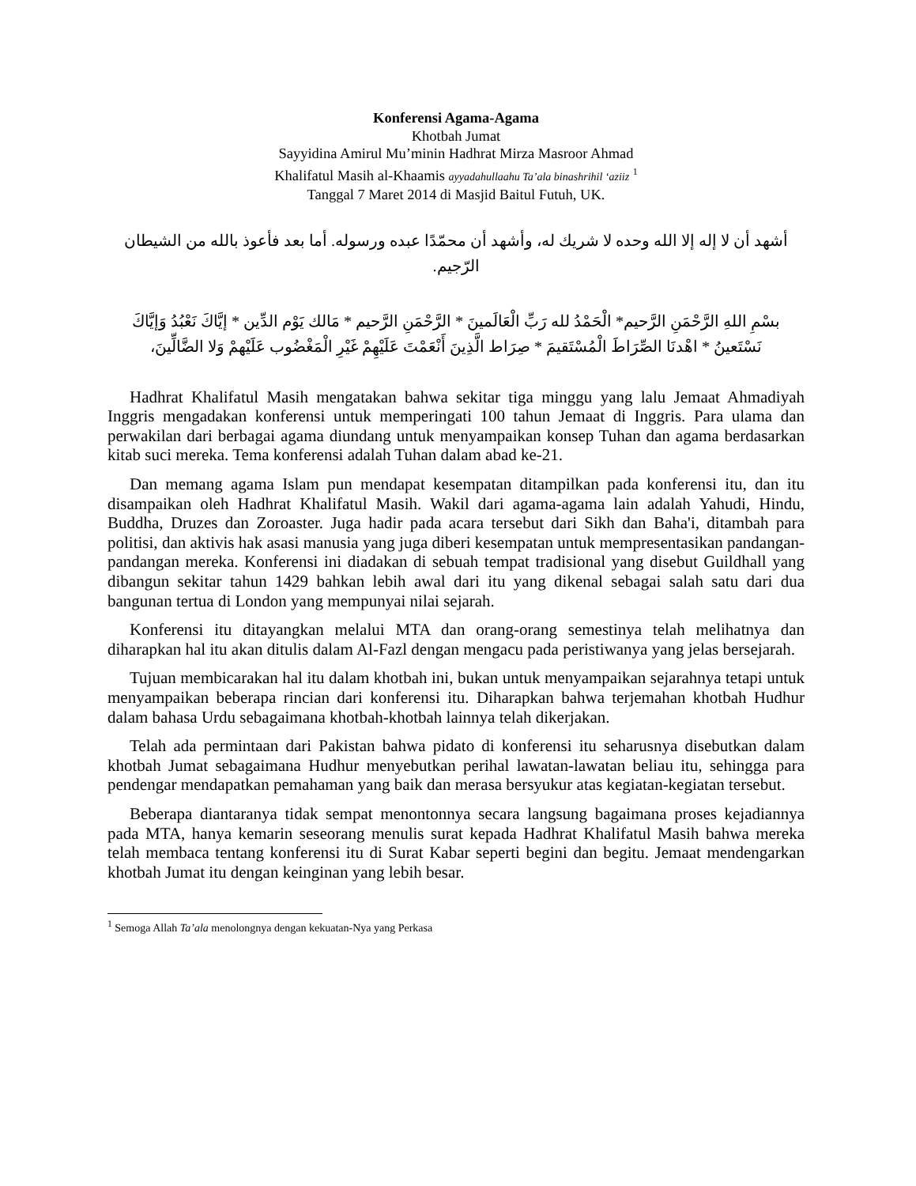Konferensi Agama-Agama
Khotbah Jumat
Sayyidina Amirul Mu’minin Hadhrat Mirza Masroor Ahmad
Khalifatul Masih al-Khaamis ayyadahullaahu Ta’ala binashrihil ‘aziiz <sup>1</sup>
Tanggal 7 Maret 2014 di Masjid Baitul Futuh, UK.
أشهد أن لا إله إلا الله وحده لا شريك له، وأشهد أن محمّدًا عبده ورسوله. أما بعد فأعوذ بالله من الشيطان الرّجيم.
بسْمِ اللهِ الرَّحْمَنِ الرَّحيم* الْحَمْدُ لله رَبِّ الْعَالَمينَ * الرَّحْمَنِ الرَّحيم * مَالك يَوْم الدِّين * إيَّاكَ نَعْبُدُ وَإيَّاكَ نَسْتَعينُ * اهْدنَا الصِّرَاطَ الْمُسْتَقيمَ * صِرَاط الَّذِينَ أَنْعَمْتَ عَلَيْهِمْ غَيْرِ الْمَغْضُوب عَلَيْهمْ وَلا الضَّالِّينَ،
Hadhrat Khalifatul Masih mengatakan bahwa sekitar tiga minggu yang lalu Jemaat Ahmadiyah Inggris mengadakan konferensi untuk memperingati 100 tahun Jemaat di Inggris. Para ulama dan perwakilan dari berbagai agama diundang untuk menyampaikan konsep Tuhan dan agama berdasarkan kitab suci mereka. Tema konferensi adalah Tuhan dalam abad ke-21.
Dan memang agama Islam pun mendapat kesempatan ditampilkan pada konferensi itu, dan itu disampaikan oleh Hadhrat Khalifatul Masih. Wakil dari agama-agama lain adalah Yahudi, Hindu, Buddha, Druzes dan Zoroaster. Juga hadir pada acara tersebut dari Sikh dan Baha'i, ditambah para politisi, dan aktivis hak asasi manusia yang juga diberi kesempatan untuk mempresentasikan pandangan-pandangan mereka. Konferensi ini diadakan di sebuah tempat tradisional yang disebut Guildhall yang dibangun sekitar tahun 1429 bahkan lebih awal dari itu yang dikenal sebagai salah satu dari dua bangunan tertua di London yang mempunyai nilai sejarah.
Konferensi itu ditayangkan melalui MTA dan orang-orang semestinya telah melihatnya dan diharapkan hal itu akan ditulis dalam Al-Fazl dengan mengacu pada peristiwanya yang jelas bersejarah.
Tujuan membicarakan hal itu dalam khotbah ini, bukan untuk menyampaikan sejarahnya tetapi untuk menyampaikan beberapa rincian dari konferensi itu. Diharapkan bahwa terjemahan khotbah Hudhur dalam bahasa Urdu sebagaimana khotbah-khotbah lainnya telah dikerjakan.
Telah ada permintaan dari Pakistan bahwa pidato di konferensi itu seharusnya disebutkan dalam khotbah Jumat sebagaimana Hudhur menyebutkan perihal lawatan-lawatan beliau itu, sehingga para pendengar mendapatkan pemahaman yang baik dan merasa bersyukur atas kegiatan-kegiatan tersebut.
Beberapa diantaranya tidak sempat menontonnya secara langsung bagaimana proses kejadiannya pada MTA, hanya kemarin seseorang menulis surat kepada Hadhrat Khalifatul Masih bahwa mereka telah membaca tentang konferensi itu di Surat Kabar seperti begini dan begitu. Jemaat mendengarkan khotbah Jumat itu dengan keinginan yang lebih besar.
<sup>1</sup> Semoga Allah Ta’ala menolongnya dengan kekuatan-Nya yang Perkasa